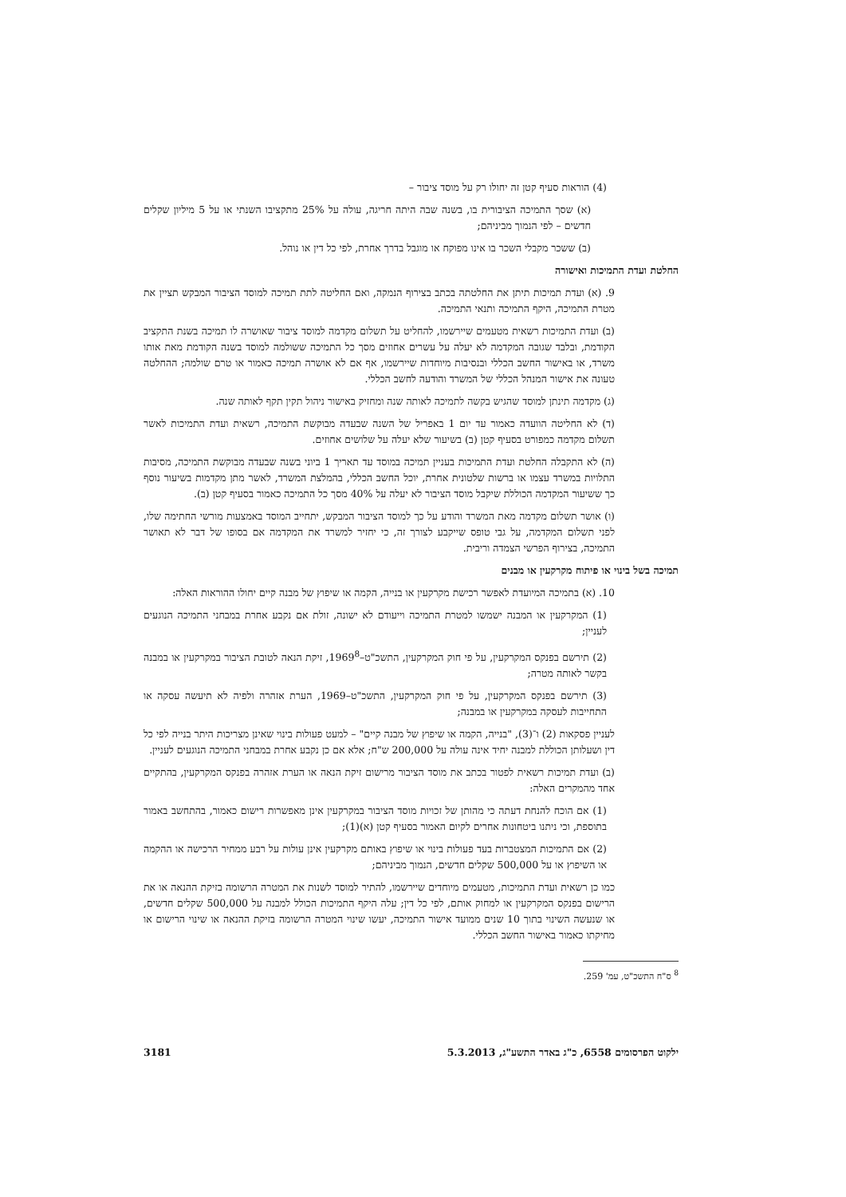(4) הוראות סעיף קטן זה יחולו רק על מוסד ציבור –
(א) שסך התמיכה הציבורית בו, בשנה שבה היתה חריגה, עולה על 25% מתקציבו השנתי או על 5 מיליון שקלים חדשים – לפי הנמוך מביניהם;
(ב) ששכר מקבלי השכר בו אינו מפוקח או מוגבל בדרך אחרת, לפי כל דין או נוהל.
החלטת ועדת התמיכות ואישורה
9. (א) ועדת תמיכות תיתן את החלטתה בכתב בצירוף הנמקה, ואם החליטה לתת תמיכה למוסד הציבור המבקש תציין את מטרת התמיכה, היקף התמיכה ותנאי התמיכה.
(ב) ועדת התמיכות רשאית מטעמים שיירשמו, להחליט על תשלום מקדמה למוסד ציבור שאושרה לו תמיכה בשנת התקציב הקודמת, ובלבד שגובה המקדמה לא יעלה על עשרים אחוזים מסך כל התמיכה ששולמה למוסד בשנה הקודמת מאת אותו משרד, או באישור החשב הכללי ובנסיבות מיוחדות שיירשמו, אף אם לא אושרה תמיכה כאמור או טרם שולמה; ההחלטה טעונה את אישור המנהל הכללי של המשרד והודעה לחשב הכללי.
(ג) מקדמה תינתן למוסד שהגיש בקשה לתמיכה לאותה שנה ומחזיק באישור ניהול תקין תקף לאותה שנה.
(ד) לא החליטה הוועדה כאמור עד יום 1 באפריל של השנה שבעדה מבוקשת התמיכה, רשאית ועדת התמיכות לאשר תשלום מקדמה כמפורט בסעיף קטן (ב) בשיעור שלא יעלה על שלושים אחוזים.
(ה) לא התקבלה החלטת ועדת התמיכות בעניין תמיכה במוסד עד תאריך 1 ביוני בשנה שבעדה מבוקשת התמיכה, מסיבות התלויות במשרד עצמו או ברשות שלטונית אחרת, יוכל החשב הכללי, בהמלצת המשרד, לאשר מתן מקדמות בשיעור נוסף כך ששיעור המקדמה הכוללת שיקבל מוסד הציבור לא יעלה על 40% מסך כל התמיכה כאמור בסעיף קטן (ב).
(ו) אושר תשלום מקדמה מאת המשרד והודע על כך למוסד הציבור המבקש, יתחייב המוסד באמצעות מורשי החתימה שלו, לפני תשלום המקדמה, על גבי טופס שייקבע לצורך זה, כי יחזיר למשרד את המקדמה אם בסופו של דבר לא תאושר התמיכה, בצירוף הפרשי הצמדה וריבית.
תמיכה בשל בינוי או פיתוח מקרקעין או מבנים
10. (א) בתמיכה המיועדת לאפשר רכישת מקרקעין או בנייה, הקמה או שיפוץ של מבנה קיים יחולו ההוראות האלה:
(1) המקרקעין או המבנה ישמשו למטרת התמיכה וייעודם לא ישונה, זולת אם נקבע אחרת במבחני התמיכה הנוגעים לעניין;
(2) תירשם בפנקס המקרקעין, על פי חוק המקרקעין, התשכ"ט–1969<sup>8</sup>, זיקת הנאה לטובת הציבור במקרקעין או במבנה בקשר לאותה מטרה;
(3) תירשם בפנקס המקרקעין, על פי חוק המקרקעין, התשכ"ט–1969, הערת אזהרה ולפיה לא תיעשה עסקה או התחייבות לעסקה במקרקעין או במבנה;
לעניין פסקאות (2) ו־(3), "בנייה, הקמה או שיפוץ של מבנה קיים" – למעט פעולות בינוי שאינן מצריכות היתר בנייה לפי כל דין ושעלותן הכוללת למבנה יחיד אינה עולה על 200,000 ש"ח; אלא אם כן נקבע אחרת במבחני התמיכה הנוגעים לעניין.
(ב) ועדת תמיכות רשאית לפטור בכתב את מוסד הציבור מרישום זיקת הנאה או הערת אזהרה בפנקס המקרקעין, בהתקיים אחד מהמקרים האלה:
(1) אם הוכח להנחת דעתה כי מהותן של זכויות מוסד הציבור במקרקעין אינן מאפשרות רישום כאמור, בהתחשב באמור בתוספת, וכי ניתנו ביטחונות אחרים לקיום האמור בסעיף קטן (א)(1);
(2) אם התמיכות המצטברות בעד פעולות בינוי או שיפוץ באותם מקרקעין אינן עולות על רבע ממחיר הרכישה או ההקמה או השיפוץ או על 500,000 שקלים חדשים, הנמוך מביניהם;
כמו כן רשאית ועדת התמיכות, מטעמים מיוחדים שיירשמו, להתיר למוסד לשנות את המטרה הרשומה בזיקת ההנאה או את הרישום בפנקס המקרקעין או למחוק אותם, לפי כל דין; עלה היקף התמיכות הכולל למבנה על 500,000 שקלים חדשים, או שנעשה השינוי בתוך 10 שנים ממועד אישור התמיכה, יעשו שינוי המטרה הרשומה בזיקת ההנאה או שינוי הרישום או מחיקתו כאמור באישור החשב הכללי.
<sup>8</sup> ס"ח התשכ"ט, עמ' 259.
ילקוט הפרסומים 6558, כ"ג באדר התשע"ג, 5.3.2013 3181